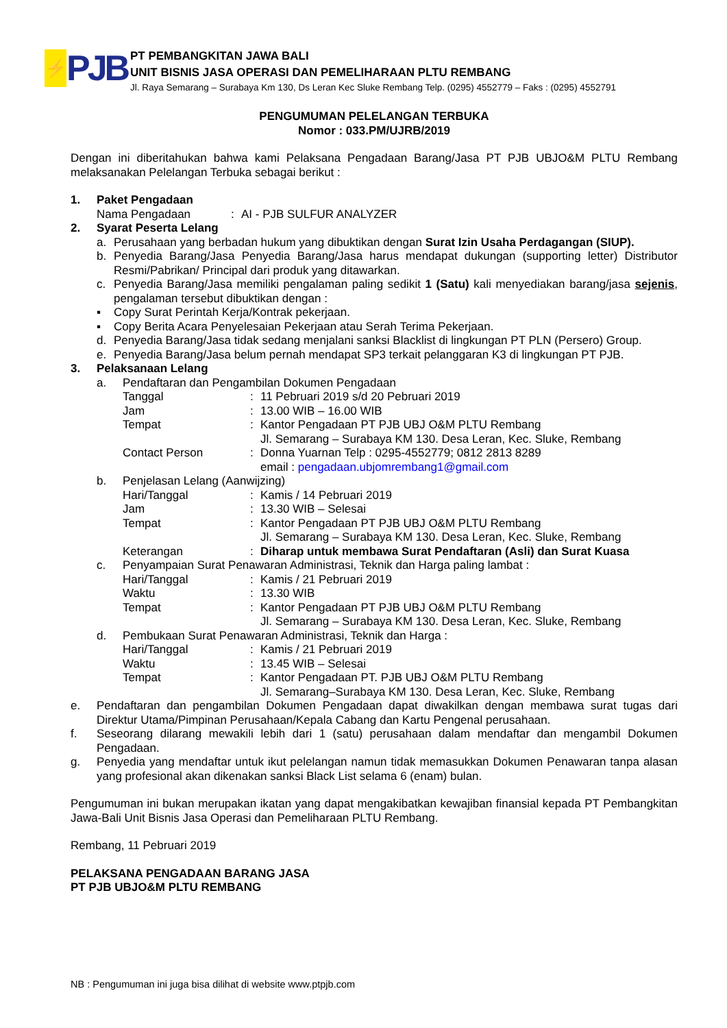⚡
PJB
PT PEMBANGKITAN JAWA BALI
UNIT BISNIS JASA OPERASI DAN PEMELIHARAAN PLTU REMBANG
Jl. Raya Semarang – Surabaya Km 130, Ds Leran Kec Sluke Rembang Telp. (0295) 4552779 – Faks : (0295) 4552791
PENGUMUMAN PELELANGAN TERBUKA
Nomor : 033.PM/UJRB/2019
Dengan ini diberitahukan bahwa kami Pelaksana Pengadaan Barang/Jasa PT PJB UBJO&M PLTU Rembang melaksanakan Pelelangan Terbuka sebagai berikut :
1. Paket Pengadaan
Nama Pengadaan: AI - PJB SULFUR ANALYZER
2. Syarat Peserta Lelang
a. Perusahaan yang berbadan hukum yang dibuktikan dengan Surat Izin Usaha Perdagangan (SIUP).
b. Penyedia Barang/Jasa Penyedia Barang/Jasa harus mendapat dukungan (supporting letter) Distributor Resmi/Pabrikan/ Principal dari produk yang ditawarkan.
c. Penyedia Barang/Jasa memiliki pengalaman paling sedikit 1 (Satu) kali menyediakan barang/jasa sejenis, pengalaman tersebut dibuktikan dengan :
▪ Copy Surat Perintah Kerja/Kontrak pekerjaan.
▪ Copy Berita Acara Penyelesaian Pekerjaan atau Serah Terima Pekerjaan.
d. Penyedia Barang/Jasa tidak sedang menjalani sanksi Blacklist di lingkungan PT PLN (Persero) Group.
e. Penyedia Barang/Jasa belum pernah mendapat SP3 terkait pelanggaran K3 di lingkungan PT PJB.
3. Pelaksanaan Lelang
a. Pendaftaran dan Pengambilan Dokumen Pengadaan
Tanggal: 11 Pebruari 2019 s/d 20 Pebruari 2019
Jam: 13.00 WIB – 16.00 WIB
Tempat: Kantor Pengadaan PT PJB UBJ O&M PLTU Rembang
Jl. Semarang – Surabaya KM 130. Desa Leran, Kec. Sluke, Rembang
Contact Person: Donna Yuarnan Telp : 0295-4552779; 0812 2813 8289
email : pengadaan.ubjomrembang1@gmail.com
b. Penjelasan Lelang (Aanwijzing)
Hari/Tanggal: Kamis / 14 Pebruari 2019
Jam: 13.30 WIB – Selesai
Tempat: Kantor Pengadaan PT PJB UBJ O&M PLTU Rembang
Jl. Semarang – Surabaya KM 130. Desa Leran, Kec. Sluke, Rembang
Keterangan: Diharap untuk membawa Surat Pendaftaran (Asli) dan Surat Kuasa
c. Penyampaian Surat Penawaran Administrasi, Teknik dan Harga paling lambat :
Hari/Tanggal: Kamis / 21 Pebruari 2019
Waktu: 13.30 WIB
Tempat: Kantor Pengadaan PT PJB UBJ O&M PLTU Rembang
Jl. Semarang – Surabaya KM 130. Desa Leran, Kec. Sluke, Rembang
d. Pembukaan Surat Penawaran Administrasi, Teknik dan Harga :
Hari/Tanggal: Kamis / 21 Pebruari 2019
Waktu: 13.45 WIB – Selesai
Tempat: Kantor Pengadaan PT. PJB UBJ O&M PLTU Rembang
Jl. Semarang–Surabaya KM 130. Desa Leran, Kec. Sluke, Rembang
e. Pendaftaran dan pengambilan Dokumen Pengadaan dapat diwakilkan dengan membawa surat tugas dari Direktur Utama/Pimpinan Perusahaan/Kepala Cabang dan Kartu Pengenal perusahaan.
f. Seseorang dilarang mewakili lebih dari 1 (satu) perusahaan dalam mendaftar dan mengambil Dokumen Pengadaan.
g. Penyedia yang mendaftar untuk ikut pelelangan namun tidak memasukkan Dokumen Penawaran tanpa alasan yang profesional akan dikenakan sanksi Black List selama 6 (enam) bulan.
Pengumuman ini bukan merupakan ikatan yang dapat mengakibatkan kewajiban finansial kepada PT Pembangkitan Jawa-Bali Unit Bisnis Jasa Operasi dan Pemeliharaan PLTU Rembang.
Rembang, 11 Pebruari 2019
PELAKSANA PENGADAAN BARANG JASA
PT PJB UBJO&M PLTU REMBANG
NB : Pengumuman ini juga bisa dilihat di website www.ptpjb.com